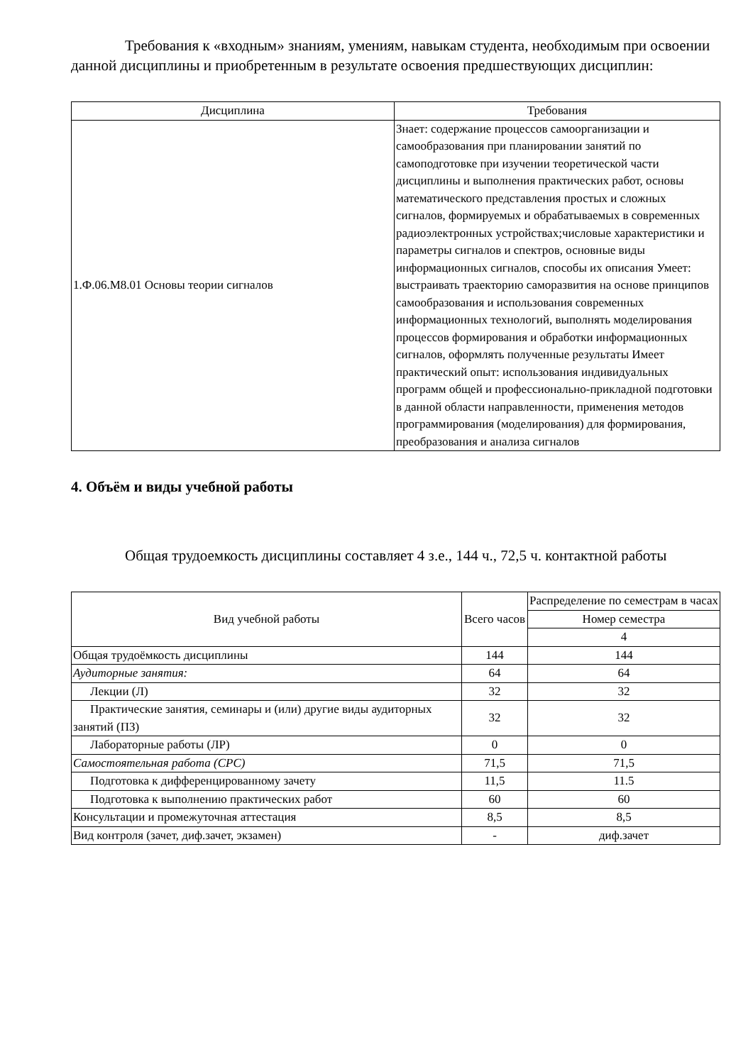Требования к «входным» знаниям, умениям, навыкам студента, необходимым при освоении данной дисциплины и приобретенным в результате освоения предшествующих дисциплин:
| Дисциплина | Требования |
| --- | --- |
| 1.Ф.06.М8.01 Основы теории сигналов | Знает: содержание процессов самоорганизации и самообразования при планировании занятий по самоподготовке при изучении теоретической части дисциплины и выполнения практических работ, основы математического представления простых и сложных сигналов, формируемых и обрабатываемых в современных радиоэлектронных устройствах;числовые характеристики и параметры сигналов и спектров, основные виды информационных сигналов, способы их описания Умеет: выстраивать траекторию саморазвития на основе принципов самообразования и использования современных информационных технологий, выполнять моделирования процессов формирования и обработки информационных сигналов, оформлять полученные результаты Имеет практический опыт: использования индивидуальных программ общей и профессионально-прикладной подготовки в данной области направленности, применения методов программирования (моделирования) для формирования, преобразования и анализа сигналов |
4. Объём и виды учебной работы
Общая трудоемкость дисциплины составляет 4 з.е., 144 ч., 72,5 ч. контактной работы
| Вид учебной работы | Всего часов | Распределение по семестрам в часах |
| --- | --- | --- |
| | | Номер семестра |
| | | 4 |
| Общая трудоёмкость дисциплины | 144 | 144 |
| Аудиторные занятия: | 64 | 64 |
| Лекции (Л) | 32 | 32 |
| Практические занятия, семинары и (или) другие виды аудиторных занятий (ПЗ) | 32 | 32 |
| Лабораторные работы (ЛР) | 0 | 0 |
| Самостоятельная работа (СРС) | 71,5 | 71,5 |
| Подготовка к дифференцированному зачету | 11,5 | 11.5 |
| Подготовка к выполнению практических работ | 60 | 60 |
| Консультации и промежуточная аттестация | 8,5 | 8,5 |
| Вид контроля (зачет, диф.зачет, экзамен) | - | диф.зачет |